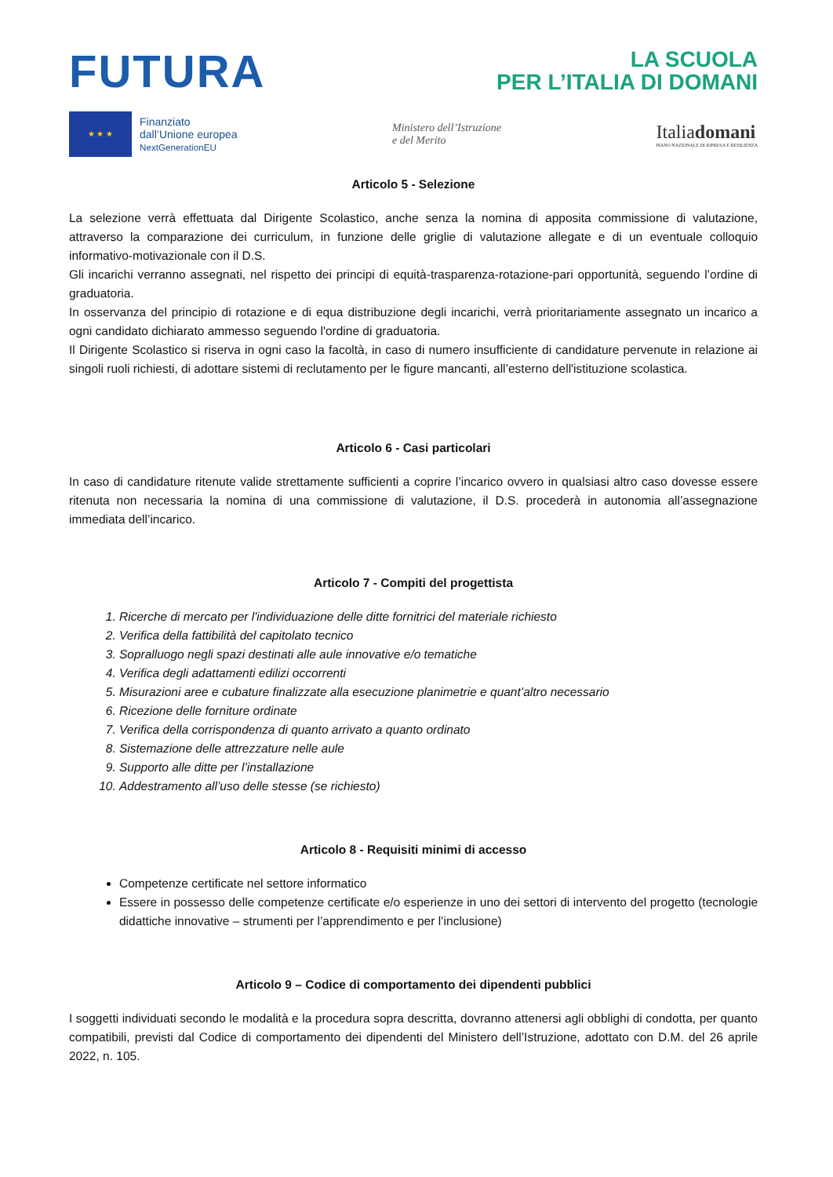FUTURA
LA SCUOLA
PER L’ITALIA DI DOMANI
★ ★ ★
Finanziato
dall’Unione europea
NextGenerationEU
Ministero dell’Istruzione
e del Merito
Italiadomani
PIANO NAZIONALE DI RIPRESA E RESILIENZA
Articolo 5 - Selezione
La selezione verrà effettuata dal Dirigente Scolastico, anche senza la nomina di apposita commissione di valutazione, attraverso la comparazione dei curriculum, in funzione delle griglie di valutazione allegate e di un eventuale colloquio informativo-motivazionale con il D.S.
Gli incarichi verranno assegnati, nel rispetto dei principi di equità-trasparenza-rotazione-pari opportunità, seguendo l’ordine di graduatoria.
In osservanza del principio di rotazione e di equa distribuzione degli incarichi, verrà prioritariamente assegnato un incarico a ogni candidato dichiarato ammesso seguendo l'ordine di graduatoria.
Il Dirigente Scolastico si riserva in ogni caso la facoltà, in caso di numero insufficiente di candidature pervenute in relazione ai singoli ruoli richiesti, di adottare sistemi di reclutamento per le figure mancanti, all’esterno dell'istituzione scolastica.
Articolo 6 - Casi particolari
In caso di candidature ritenute valide strettamente sufficienti a coprire l’incarico ovvero in qualsiasi altro caso dovesse essere ritenuta non necessaria la nomina di una commissione di valutazione, il D.S. procederà in autonomia all’assegnazione immediata dell’incarico.
Articolo 7 - Compiti del progettista
1. Ricerche di mercato per l'individuazione delle ditte fornitrici del materiale richiesto
2. Verifica della fattibilità del capitolato tecnico
3. Sopralluogo negli spazi destinati alle aule innovative e/o tematiche
4. Verifica degli adattamenti edilizi occorrenti
5. Misurazioni aree e cubature finalizzate alla esecuzione planimetrie e quant’altro necessario
6. Ricezione delle forniture ordinate
7. Verifica della corrispondenza di quanto arrivato a quanto ordinato
8. Sistemazione delle attrezzature nelle aule
9. Supporto alle ditte per l’installazione
10. Addestramento all’uso delle stesse (se richiesto)
Articolo 8 - Requisiti minimi di accesso
Competenze certificate nel settore informatico
Essere in possesso delle competenze certificate e/o esperienze in uno dei settori di intervento del progetto (tecnologie didattiche innovative – strumenti per l’apprendimento e per l’inclusione)
Articolo 9 – Codice di comportamento dei dipendenti pubblici
I soggetti individuati secondo le modalità e la procedura sopra descritta, dovranno attenersi agli obblighi di condotta, per quanto compatibili, previsti dal Codice di comportamento dei dipendenti del Ministero dell’Istruzione, adottato con D.M. del 26 aprile 2022, n. 105.